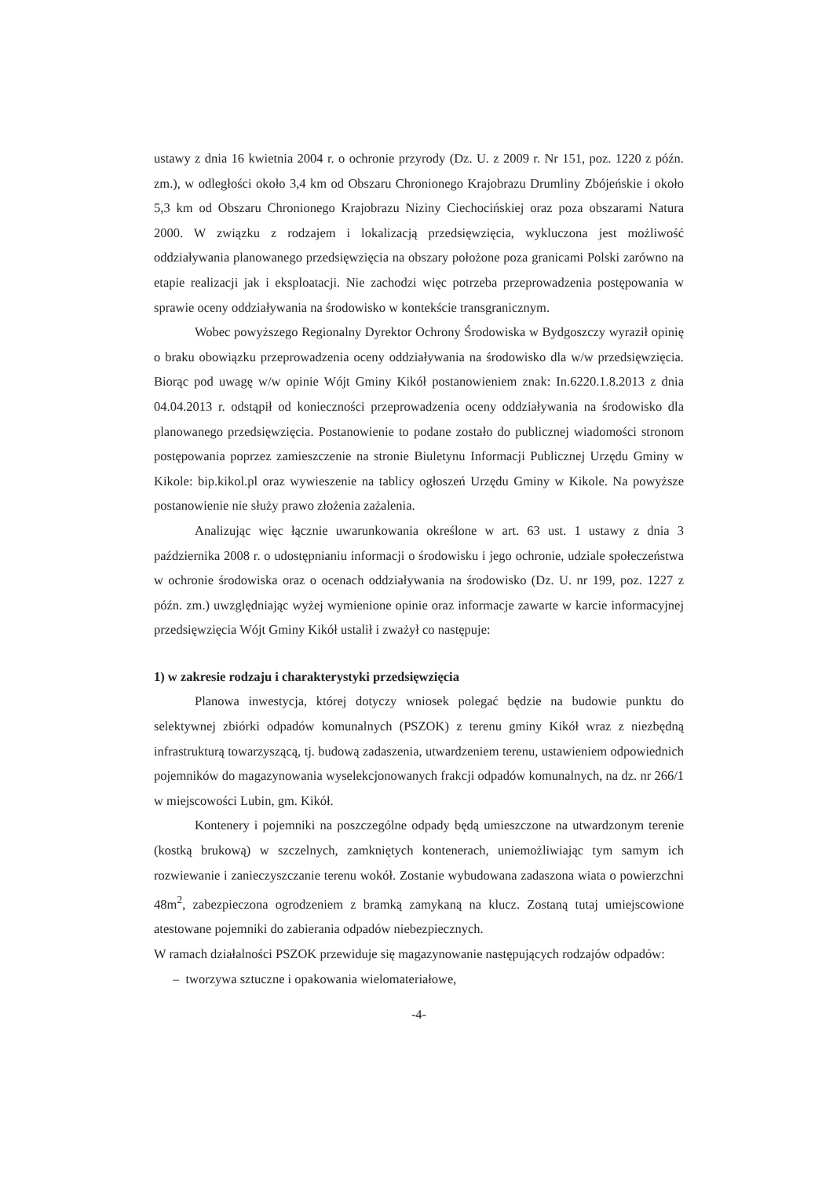ustawy z dnia 16 kwietnia 2004 r. o ochronie przyrody (Dz. U. z 2009 r. Nr 151, poz. 1220 z późn. zm.), w odległości około 3,4 km od Obszaru Chronionego Krajobrazu Drumliny Zbójeńskie i około 5,3 km od Obszaru Chronionego Krajobrazu Niziny Ciechocińskiej oraz poza obszarami Natura 2000. W związku z rodzajem i lokalizacją przedsięwzięcia, wykluczona jest możliwość oddziaływania planowanego przedsięwzięcia na obszary położone poza granicami Polski zarówno na etapie realizacji jak i eksploatacji. Nie zachodzi więc potrzeba przeprowadzenia postępowania w sprawie oceny oddziaływania na środowisko w kontekście transgranicznym.
Wobec powyższego Regionalny Dyrektor Ochrony Środowiska w Bydgoszczy wyraził opinię o braku obowiązku przeprowadzenia oceny oddziaływania na środowisko dla w/w przedsięwzięcia. Biorąc pod uwagę w/w opinie Wójt Gminy Kikół postanowieniem znak: In.6220.1.8.2013 z dnia 04.04.2013 r. odstąpił od konieczności przeprowadzenia oceny oddziaływania na środowisko dla planowanego przedsięwzięcia. Postanowienie to podane zostało do publicznej wiadomości stronom postępowania poprzez zamieszczenie na stronie Biuletynu Informacji Publicznej Urzędu Gminy w Kikole: bip.kikol.pl oraz wywieszenie na tablicy ogłoszeń Urzędu Gminy w Kikole. Na powyższe postanowienie nie służy prawo złożenia zażalenia.
Analizując więc łącznie uwarunkowania określone w art. 63 ust. 1 ustawy z dnia 3 października 2008 r. o udostępnianiu informacji o środowisku i jego ochronie, udziale społeczeństwa w ochronie środowiska oraz o ocenach oddziaływania na środowisko (Dz. U. nr 199, poz. 1227 z późn. zm.) uwzględniając wyżej wymienione opinie oraz informacje zawarte w karcie informacyjnej przedsięwzięcia Wójt Gminy Kikół ustalił i zważył co następuje:
1) w zakresie rodzaju i charakterystyki przedsięwzięcia
Planowa inwestycja, której dotyczy wniosek polegać będzie na budowie punktu do selektywnej zbiórki odpadów komunalnych (PSZOK) z terenu gminy Kikół wraz z niezbędną infrastrukturą towarzyszącą, tj. budową zadaszenia, utwardzeniem terenu, ustawieniem odpowiednich pojemników do magazynowania wyselekcjonowanych frakcji odpadów komunalnych, na dz. nr 266/1 w miejscowości Lubin, gm. Kikół.
Kontenery i pojemniki na poszczególne odpady będą umieszczone na utwardzonym terenie (kostką brukową) w szczelnych, zamkniętych kontenerach, uniemożliwiając tym samym ich rozwiewanie i zanieczyszczanie terenu wokół. Zostanie wybudowana zadaszona wiata o powierzchni 48m<sup>2</sup>, zabezpieczona ogrodzeniem z bramką zamykaną na klucz. Zostaną tutaj umiejscowione atestowane pojemniki do zabierania odpadów niebezpiecznych.
W ramach działalności PSZOK przewiduje się magazynowanie następujących rodzajów odpadów:
– tworzywa sztuczne i opakowania wielomateriałowe,
-4-